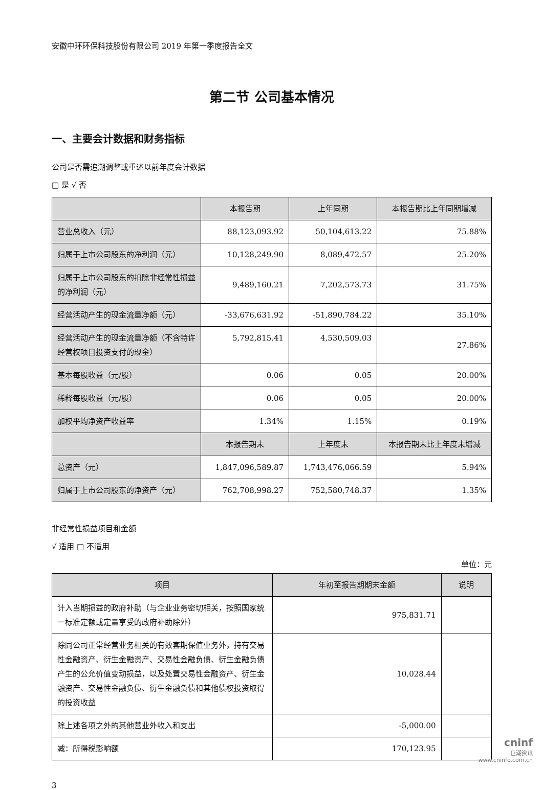安徽中环环保科技股份有限公司 2019 年第一季度报告全文
第二节 公司基本情况
一、主要会计数据和财务指标
公司是否需追溯调整或重述以前年度会计数据
□ 是 √ 否
| | 本报告期 | 上年同期 | 本报告期比上年同期增减 |
| --- | --- | --- | --- |
| 营业总收入（元） | 88,123,093.92 | 50,104,613.22 | 75.88% |
| 归属于上市公司股东的净利润（元） | 10,128,249.90 | 8,089,472.57 | 25.20% |
| 归属于上市公司股东的扣除非经常性损益的净利润（元） | 9,489,160.21 | 7,202,573.73 | 31.75% |
| 经营活动产生的现金流量净额（元） | -33,676,631.92 | -51,890,784.22 | 35.10% |
| 经营活动产生的现金流量净额（不含特许经营权项目投资支付的现金） | 5,792,815.41 | 4,530,509.03 | 27.86% |
| 基本每股收益（元/股） | 0.06 | 0.05 | 20.00% |
| 稀释每股收益（元/股） | 0.06 | 0.05 | 20.00% |
| 加权平均净资产收益率 | 1.34% | 1.15% | 0.19% |
| | 本报告期末 | 上年度末 | 本报告期末比上年度末增减 |
| 总资产（元） | 1,847,096,589.87 | 1,743,476,066.59 | 5.94% |
| 归属于上市公司股东的净资产（元） | 762,708,998.27 | 752,580,748.37 | 1.35% |
非经常性损益项目和金额
√ 适用 □ 不适用
单位：元
| 项目 | 年初至报告期期末金额 | 说明 |
| --- | --- | --- |
| 计入当期损益的政府补助（与企业业务密切相关，按照国家统一标准定额或定量享受的政府补助除外） | 975,831.71 | |
| 除同公司正常经营业务相关的有效套期保值业务外，持有交易性金融资产、衍生金融资产、交易性金融负债、衍生金融负债产生的公允价值变动损益，以及处置交易性金融资产、衍生金融资产、交易性金融负债、衍生金融负债和其他债权投资取得的投资收益 | 10,028.44 | |
| 除上述各项之外的其他营业外收入和支出 | -5,000.00 | |
| 减：所得税影响额 | 170,123.95 | |
3
cninf
巨潮资讯
www.cninfo.com.cn